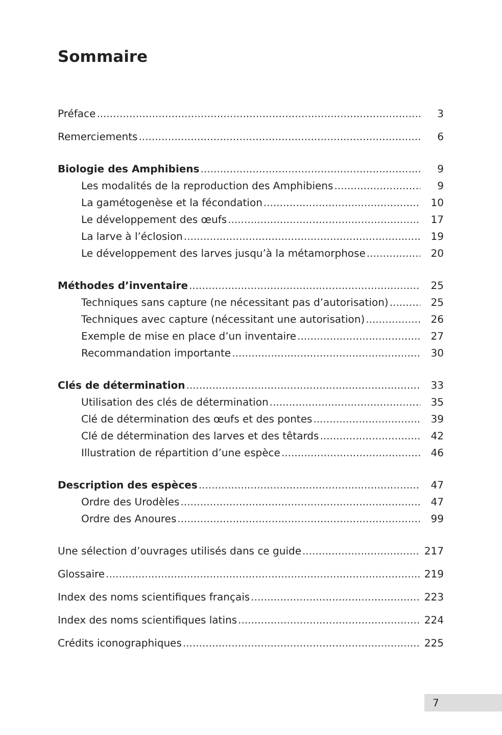Sommaire
Préface 3
Remerciements 6
Biologie des Amphibiens 9
Les modalités de la reproduction des Amphibiens 9
La gamétogenèse et la fécondation 10
Le développement des œufs 17
La larve à l’éclosion 19
Le développement des larves jusqu’à la métamorphose 20
Méthodes d’inventaire 25
Techniques sans capture (ne nécessitant pas d’autorisation) 25
Techniques avec capture (nécessitant une autorisation) 26
Exemple de mise en place d’un inventaire 27
Recommandation importante 30
Clés de détermination 33
Utilisation des clés de détermination 35
Clé de détermination des œufs et des pontes 39
Clé de détermination des larves et des têtards 42
Illustration de répartition d’une espèce 46
Description des espèces 47
Ordre des Urodèles 47
Ordre des Anoures 99
Une sélection d’ouvrages utilisés dans ce guide 217
Glossaire 219
Index des noms scientifiques français 223
Index des noms scientifiques latins 224
Crédits iconographiques 225
7